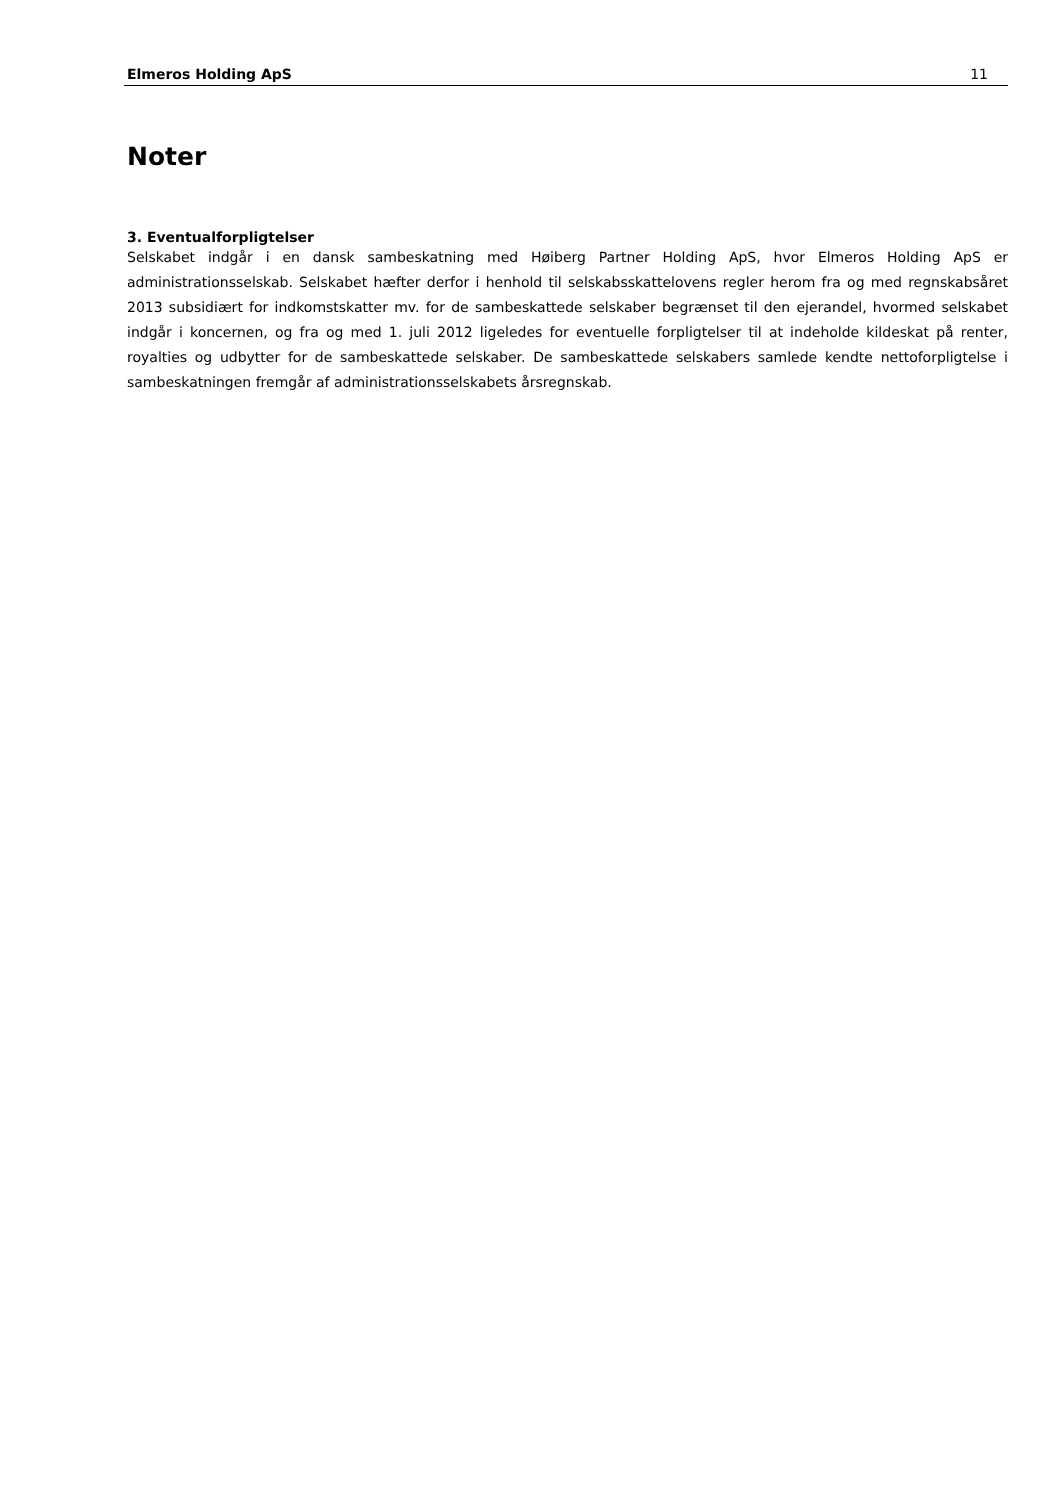Elmeros Holding ApS 11
Noter
3. Eventualforpligtelser
Selskabet indgår i en dansk sambeskatning med Høiberg Partner Holding ApS, hvor Elmeros Holding ApS er administrationsselskab. Selskabet hæfter derfor i henhold til selskabsskattelovens regler herom fra og med regnskabsåret 2013 subsidiært for indkomstskatter mv. for de sambeskattede selskaber begrænset til den ejerandel, hvormed selskabet indgår i koncernen, og fra og med 1. juli 2012 ligeledes for eventuelle forplig­telser til at indeholde kildeskat på renter, royalties og udbytter for de sambeskattede selskaber. De sambe­skattede selskabers samlede kendte nettoforpligtelse i sambeskatningen fremgår af administrationsselska­bets årsregnskab.